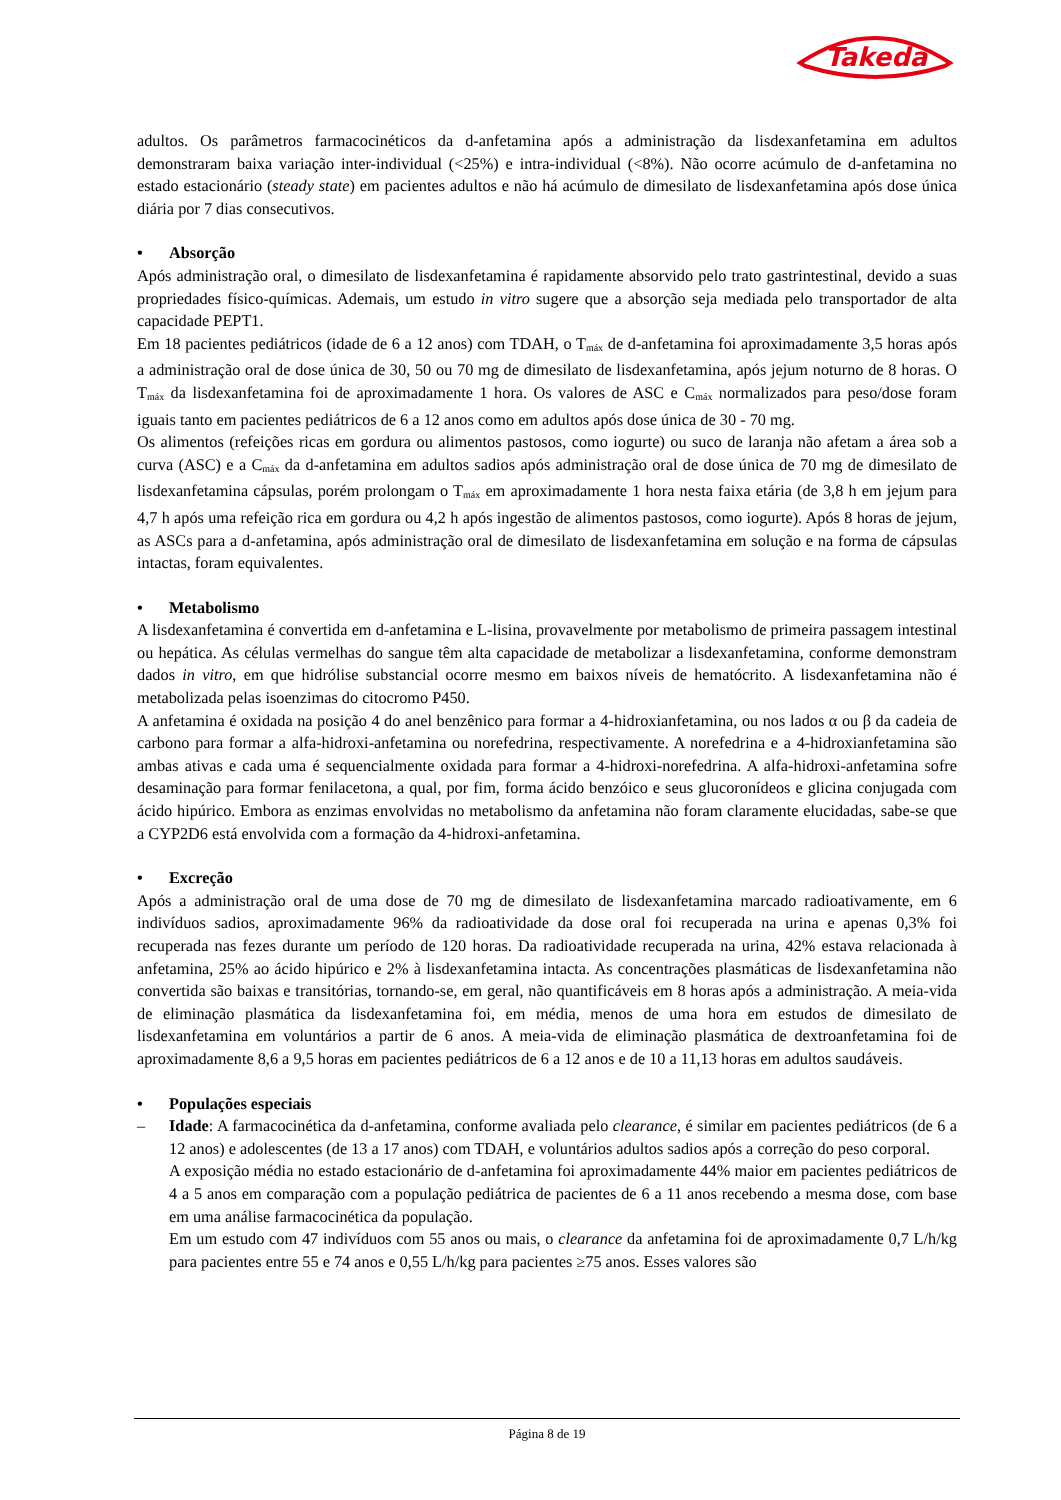Takeda
adultos. Os parâmetros farmacocinéticos da d-anfetamina após a administração da lisdexanfetamina em adultos demonstraram baixa variação inter-individual (<25%) e intra-individual (<8%). Não ocorre acúmulo de d-anfetamina no estado estacionário (steady state) em pacientes adultos e não há acúmulo de dimesilato de lisdexanfetamina após dose única diária por 7 dias consecutivos.
• Absorção
Após administração oral, o dimesilato de lisdexanfetamina é rapidamente absorvido pelo trato gastrintestinal, devido a suas propriedades físico-químicas. Ademais, um estudo in vitro sugere que a absorção seja mediada pelo transportador de alta capacidade PEPT1.
Em 18 pacientes pediátricos (idade de 6 a 12 anos) com TDAH, o T<sub>máx</sub> de d-anfetamina foi aproximadamente 3,5 horas após a administração oral de dose única de 30, 50 ou 70 mg de dimesilato de lisdexanfetamina, após jejum noturno de 8 horas. O T<sub>máx</sub> da lisdexanfetamina foi de aproximadamente 1 hora. Os valores de ASC e C<sub>máx</sub> normalizados para peso/dose foram iguais tanto em pacientes pediátricos de 6 a 12 anos como em adultos após dose única de 30 - 70 mg.
Os alimentos (refeições ricas em gordura ou alimentos pastosos, como iogurte) ou suco de laranja não afetam a área sob a curva (ASC) e a C<sub>máx</sub> da d-anfetamina em adultos sadios após administração oral de dose única de 70 mg de dimesilato de lisdexanfetamina cápsulas, porém prolongam o T<sub>máx</sub> em aproximadamente 1 hora nesta faixa etária (de 3,8 h em jejum para 4,7 h após uma refeição rica em gordura ou 4,2 h após ingestão de alimentos pastosos, como iogurte). Após 8 horas de jejum, as ASCs para a d-anfetamina, após administração oral de dimesilato de lisdexanfetamina em solução e na forma de cápsulas intactas, foram equivalentes.
• Metabolismo
A lisdexanfetamina é convertida em d-anfetamina e L-lisina, provavelmente por metabolismo de primeira passagem intestinal ou hepática. As células vermelhas do sangue têm alta capacidade de metabolizar a lisdexanfetamina, conforme demonstram dados in vitro, em que hidrólise substancial ocorre mesmo em baixos níveis de hematócrito. A lisdexanfetamina não é metabolizada pelas isoenzimas do citocromo P450.
A anfetamina é oxidada na posição 4 do anel benzênico para formar a 4-hidroxianfetamina, ou nos lados α ou β da cadeia de carbono para formar a alfa-hidroxi-anfetamina ou norefedrina, respectivamente. A norefedrina e a 4-hidroxianfetamina são ambas ativas e cada uma é sequencialmente oxidada para formar a 4-hidroxi-norefedrina. A alfa-hidroxi-anfetamina sofre desaminação para formar fenilacetona, a qual, por fim, forma ácido benzóico e seus glucoronídeos e glicina conjugada com ácido hipúrico. Embora as enzimas envolvidas no metabolismo da anfetamina não foram claramente elucidadas, sabe-se que a CYP2D6 está envolvida com a formação da 4-hidroxi-anfetamina.
• Excreção
Após a administração oral de uma dose de 70 mg de dimesilato de lisdexanfetamina marcado radioativamente, em 6 indivíduos sadios, aproximadamente 96% da radioatividade da dose oral foi recuperada na urina e apenas 0,3% foi recuperada nas fezes durante um período de 120 horas. Da radioatividade recuperada na urina, 42% estava relacionada à anfetamina, 25% ao ácido hipúrico e 2% à lisdexanfetamina intacta. As concentrações plasmáticas de lisdexanfetamina não convertida são baixas e transitórias, tornando-se, em geral, não quantificáveis em 8 horas após a administração. A meia-vida de eliminação plasmática da lisdexanfetamina foi, em média, menos de uma hora em estudos de dimesilato de lisdexanfetamina em voluntários a partir de 6 anos. A meia-vida de eliminação plasmática de dextroanfetamina foi de aproximadamente 8,6 a 9,5 horas em pacientes pediátricos de 6 a 12 anos e de 10 a 11,13 horas em adultos saudáveis.
• Populações especiais
– Idade: A farmacocinética da d-anfetamina, conforme avaliada pelo clearance, é similar em pacientes pediátricos (de 6 a 12 anos) e adolescentes (de 13 a 17 anos) com TDAH, e voluntários adultos sadios após a correção do peso corporal.
A exposição média no estado estacionário de d-anfetamina foi aproximadamente 44% maior em pacientes pediátricos de 4 a 5 anos em comparação com a população pediátrica de pacientes de 6 a 11 anos recebendo a mesma dose, com base em uma análise farmacocinética da população.
Em um estudo com 47 indivíduos com 55 anos ou mais, o clearance da anfetamina foi de aproximadamente 0,7 L/h/kg para pacientes entre 55 e 74 anos e 0,55 L/h/kg para pacientes ≥75 anos. Esses valores são
Página 8 de 19